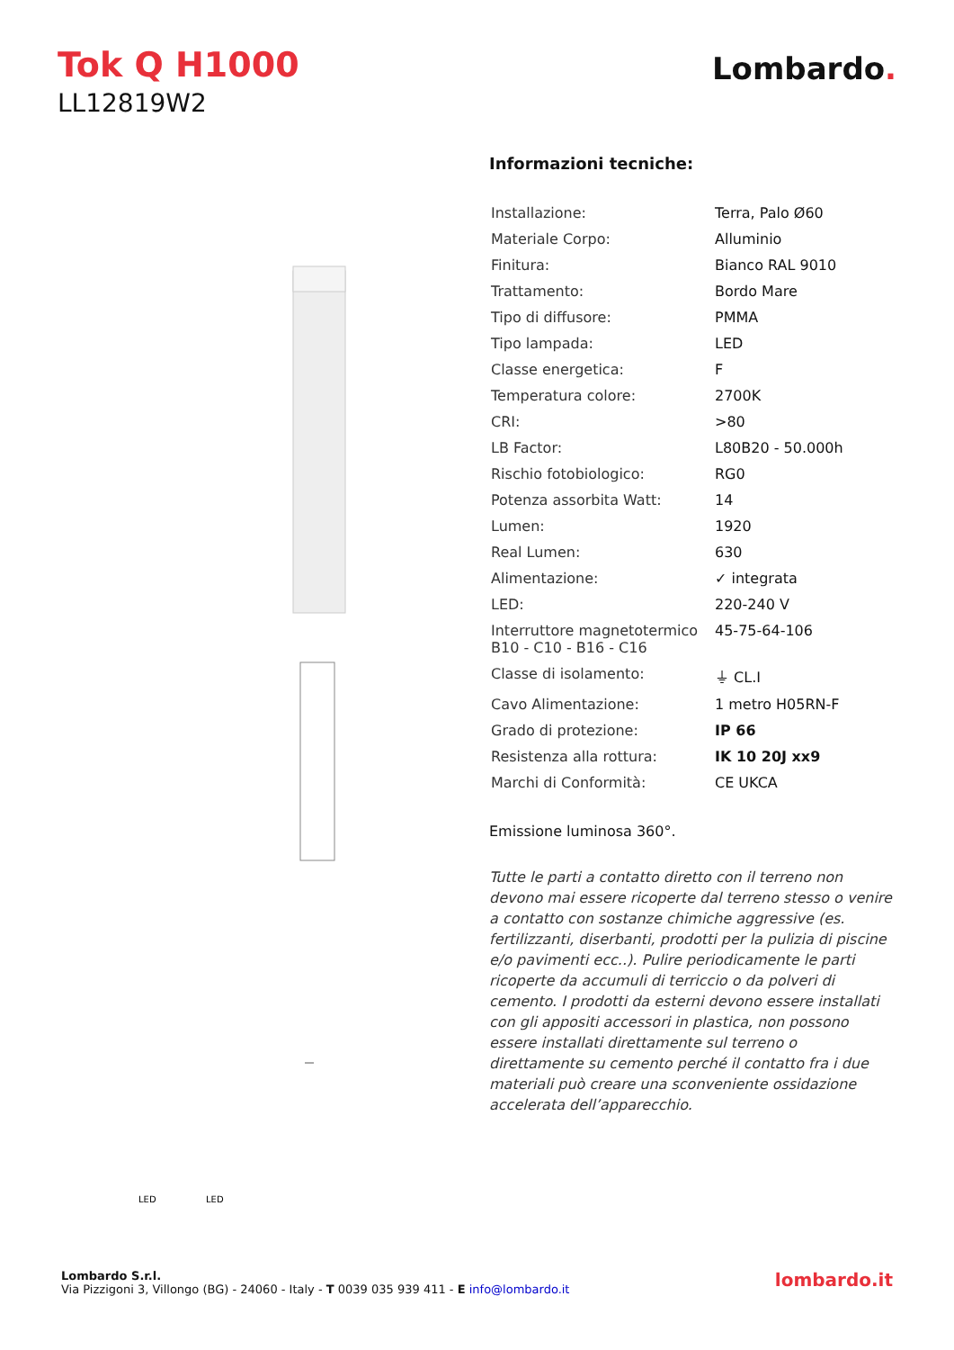Tok Q H1000
LL12819W2
Lombardo.
LED
LED
Informazioni tecniche:
| Installazione: | Terra, Palo Ø60 |
| Materiale Corpo: | Alluminio |
| Finitura: | Bianco RAL 9010 |
| Trattamento: | Bordo Mare |
| Tipo di diffusore: | PMMA |
| Tipo lampada: | LED |
| Classe energetica: | F |
| Temperatura colore: | 2700K |
| CRI: | >80 |
| LB Factor: | L80B20 - 50.000h |
| Rischio fotobiologico: | RG0 |
| Potenza assorbita Watt: | 14 |
| Lumen: | 1920 |
| Real Lumen: | 630 |
| Alimentazione: | ✓ integrata |
| LED: | 220-240 V |
| Interruttore magnetotermico B10 - C10 - B16 - C16 | 45-75-64-106 |
| Classe di isolamento: | ⏚ CL.I |
| Cavo Alimentazione: | 1 metro H05RN-F |
| Grado di protezione: | IP 66 |
| Resistenza alla rottura: | IK 10 20J xx9 |
| Marchi di Conformità: | CE UKCA |
Emissione luminosa 360°.
Tutte le parti a contatto diretto con il terreno non devono mai essere ricoperte dal terreno stesso o venire a contatto con sostanze chimiche aggressive (es. fertilizzanti, diserbanti, prodotti per la pulizia di piscine e/o pavimenti ecc..). Pulire periodicamente le parti ricoperte da accumuli di terriccio o da polveri di cemento. I prodotti da esterni devono essere installati con gli appositi accessori in plastica, non possono essere installati direttamente sul terreno o direttamente su cemento perché il contatto fra i due materiali può creare una sconveniente ossidazione accelerata dell’apparecchio.
Lombardo S.r.l.
Via Pizzigoni 3, Villongo (BG) - 24060 - Italy - T 0039 035 939 411 - E info@lombardo.it
lombardo.it